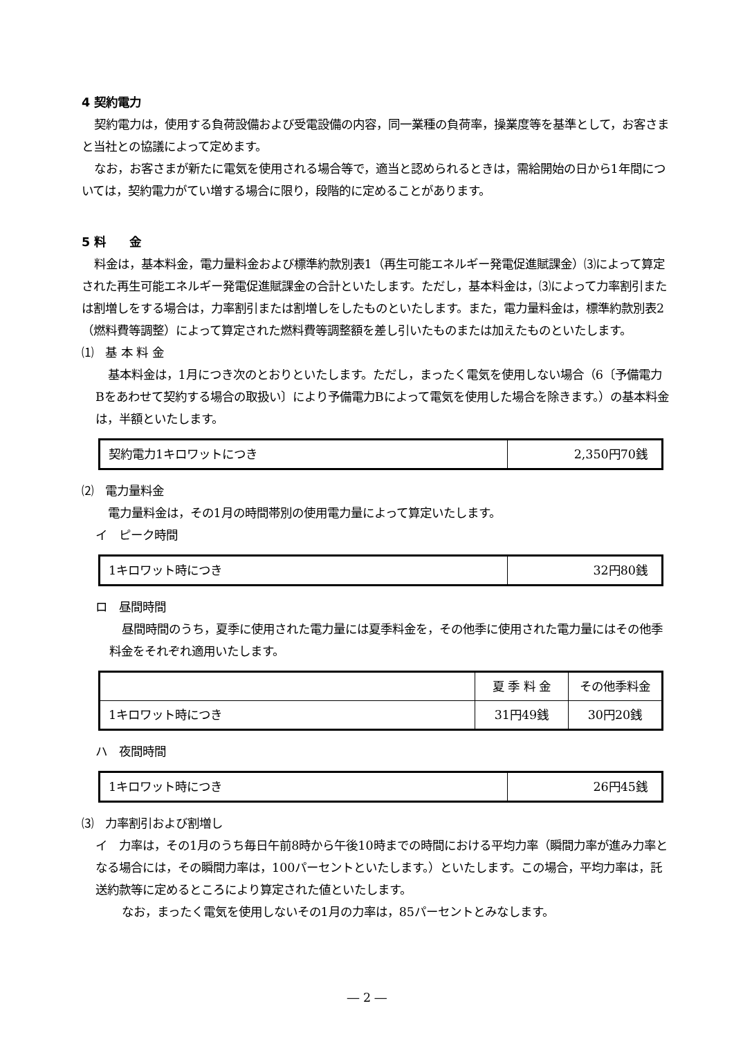4 契約電力
契約電力は，使用する負荷設備および受電設備の内容，同一業種の負荷率，操業度等を基準として，お客さまと当社との協議によって定めます。
なお，お客さまが新たに電気を使用される場合等で，適当と認められるときは，需給開始の日から1年間については，契約電力がてい増する場合に限り，段階的に定めることがあります。
5 料　　金
料金は，基本料金，電力量料金および標準約款別表1（再生可能エネルギー発電促進賦課金）⑶によって算定された再生可能エネルギー発電促進賦課金の合計といたします。ただし，基本料金は，⑶によって力率割引または割増しをする場合は，力率割引または割増しをしたものといたします。また，電力量料金は，標準約款別表2（燃料費等調整）によって算定された燃料費等調整額を差し引いたものまたは加えたものといたします。
⑴　基 本 料 金
基本料金は，1月につき次のとおりといたします。ただし，まったく電気を使用しない場合（6〔予備電力Bをあわせて契約する場合の取扱い〕により予備電力Bによって電気を使用した場合を除きます。）の基本料金は，半額といたします。
| 契約電力1キロワットにつき | 2,350円70銭 |
⑵　電力量料金
電力量料金は，その1月の時間帯別の使用電力量によって算定いたします。
イ　ピーク時間
| 1キロワット時につき | 32円80銭 |
ロ　昼間時間
昼間時間のうち，夏季に使用された電力量には夏季料金を，その他季に使用された電力量にはその他季料金をそれぞれ適用いたします。
| | 夏 季 料 金 | その他季料金 |
| --- | --- | --- |
| 1キロワット時につき | 31円49銭 | 30円20銭 |
ハ　夜間時間
| 1キロワット時につき | 26円45銭 |
⑶　力率割引および割増し
イ　力率は，その1月のうち毎日午前8時から午後10時までの時間における平均力率（瞬間力率が進み力率となる場合には，その瞬間力率は，100パーセントといたします。）といたします。この場合，平均力率は，託送約款等に定めるところにより算定された値といたします。
なお，まったく電気を使用しないその1月の力率は，85パーセントとみなします。
― 2 ―